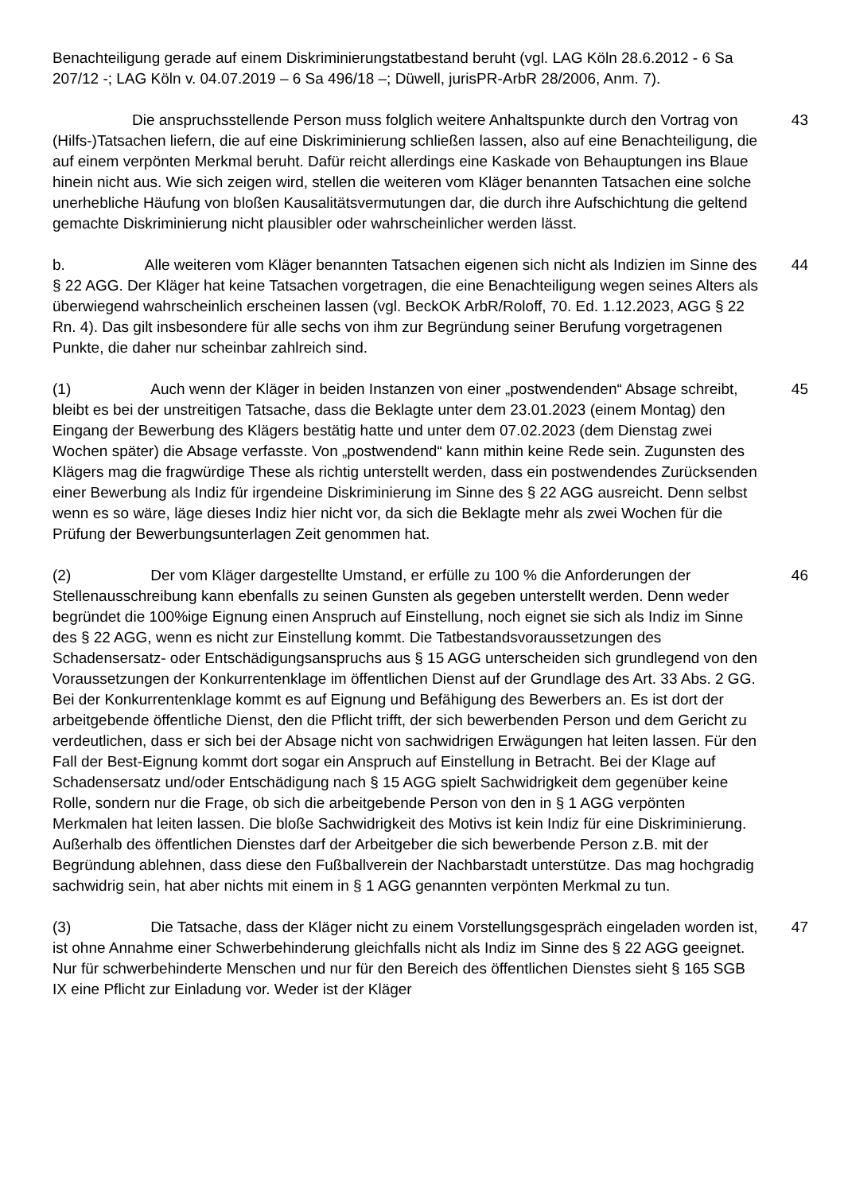Benachteiligung gerade auf einem Diskriminierungstatbestand beruht (vgl. LAG Köln 28.6.2012 - 6 Sa 207/12 -; LAG Köln v. 04.07.2019 – 6 Sa 496/18 –; Düwell, jurisPR-ArbR 28/2006, Anm. 7).
Die anspruchsstellende Person muss folglich weitere Anhaltspunkte durch den Vortrag von (Hilfs-)Tatsachen liefern, die auf eine Diskriminierung schließen lassen, also auf eine Benachteiligung, die auf einem verpönten Merkmal beruht. Dafür reicht allerdings eine Kaskade von Behauptungen ins Blaue hinein nicht aus. Wie sich zeigen wird, stellen die weiteren vom Kläger benannten Tatsachen eine solche unerhebliche Häufung von bloßen Kausalitätsvermutungen dar, die durch ihre Aufschichtung die geltend gemachte Diskriminierung nicht plausibler oder wahrscheinlicher werden lässt.
43
b. Alle weiteren vom Kläger benannten Tatsachen eigenen sich nicht als Indizien im Sinne des § 22 AGG. Der Kläger hat keine Tatsachen vorgetragen, die eine Benachteiligung wegen seines Alters als überwiegend wahrscheinlich erscheinen lassen (vgl. BeckOK ArbR/Roloff, 70. Ed. 1.12.2023, AGG § 22 Rn. 4). Das gilt insbesondere für alle sechs von ihm zur Begründung seiner Berufung vorgetragenen Punkte, die daher nur scheinbar zahlreich sind.
44
(1) Auch wenn der Kläger in beiden Instanzen von einer „postwendenden“ Absage schreibt, bleibt es bei der unstreitigen Tatsache, dass die Beklagte unter dem 23.01.2023 (einem Montag) den Eingang der Bewerbung des Klägers bestätig hatte und unter dem 07.02.2023 (dem Dienstag zwei Wochen später) die Absage verfasste. Von „postwendend“ kann mithin keine Rede sein. Zugunsten des Klägers mag die fragwürdige These als richtig unterstellt werden, dass ein postwendendes Zurücksenden einer Bewerbung als Indiz für irgendeine Diskriminierung im Sinne des § 22 AGG ausreicht. Denn selbst wenn es so wäre, läge dieses Indiz hier nicht vor, da sich die Beklagte mehr als zwei Wochen für die Prüfung der Bewerbungsunterlagen Zeit genommen hat.
45
(2) Der vom Kläger dargestellte Umstand, er erfülle zu 100 % die Anforderungen der Stellenausschreibung kann ebenfalls zu seinen Gunsten als gegeben unterstellt werden. Denn weder begründet die 100%ige Eignung einen Anspruch auf Einstellung, noch eignet sie sich als Indiz im Sinne des § 22 AGG, wenn es nicht zur Einstellung kommt. Die Tatbestandsvoraussetzungen des Schadensersatz- oder Entschädigungsanspruchs aus § 15 AGG unterscheiden sich grundlegend von den Voraussetzungen der Konkurrentenklage im öffentlichen Dienst auf der Grundlage des Art. 33 Abs. 2 GG. Bei der Konkurrentenklage kommt es auf Eignung und Befähigung des Bewerbers an. Es ist dort der arbeitgebende öffentliche Dienst, den die Pflicht trifft, der sich bewerbenden Person und dem Gericht zu verdeutlichen, dass er sich bei der Absage nicht von sachwidrigen Erwägungen hat leiten lassen. Für den Fall der Best-Eignung kommt dort sogar ein Anspruch auf Einstellung in Betracht. Bei der Klage auf Schadensersatz und/oder Entschädigung nach § 15 AGG spielt Sachwidrigkeit dem gegenüber keine Rolle, sondern nur die Frage, ob sich die arbeitgebende Person von den in § 1 AGG verpönten Merkmalen hat leiten lassen. Die bloße Sachwidrigkeit des Motivs ist kein Indiz für eine Diskriminierung. Außerhalb des öffentlichen Dienstes darf der Arbeitgeber die sich bewerbende Person z.B. mit der Begründung ablehnen, dass diese den Fußballverein der Nachbarstadt unterstütze. Das mag hochgradig sachwidrig sein, hat aber nichts mit einem in § 1 AGG genannten verpönten Merkmal zu tun.
46
(3) Die Tatsache, dass der Kläger nicht zu einem Vorstellungsgespräch eingeladen worden ist, ist ohne Annahme einer Schwerbehinderung gleichfalls nicht als Indiz im Sinne des § 22 AGG geeignet. Nur für schwerbehinderte Menschen und nur für den Bereich des öffentlichen Dienstes sieht § 165 SGB IX eine Pflicht zur Einladung vor. Weder ist der Kläger
47